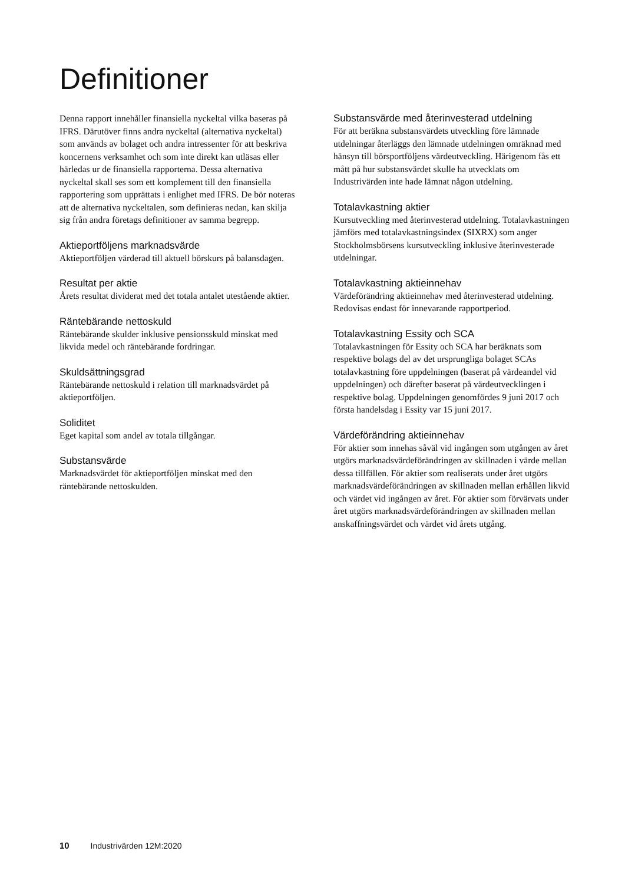Definitioner
Denna rapport innehåller finansiella nyckeltal vilka baseras på IFRS. Därutöver finns andra nyckeltal (alternativa nyckeltal) som används av bolaget och andra intressenter för att beskriva koncernens verksamhet och som inte direkt kan utläsas eller härledas ur de finansiella rapporterna. Dessa alternativa nyckeltal skall ses som ett komplement till den finansiella rapportering som upprättats i enlighet med IFRS. De bör noteras att de alternativa nyckeltalen, som definieras nedan, kan skilja sig från andra företags definitioner av samma begrepp.
Aktieportföljens marknadsvärde
Aktieportföljen värderad till aktuell börskurs på balansdagen.
Resultat per aktie
Årets resultat dividerat med det totala antalet utestående aktier.
Räntebärande nettoskuld
Räntebärande skulder inklusive pensionsskuld minskat med likvida medel och räntebärande fordringar.
Skuldsättningsgrad
Räntebärande nettoskuld i relation till marknadsvärdet på aktieportföljen.
Soliditet
Eget kapital som andel av totala tillgångar.
Substansvärde
Marknadsvärdet för aktieportföljen minskat med den räntebärande nettoskulden.
Substansvärde med återinvesterad utdelning
För att beräkna substansvärdets utveckling före lämnade utdelningar återläggs den lämnade utdelningen omräknad med hänsyn till börsportföljens värdeutveckling. Härigenom fås ett mått på hur substansvärdet skulle ha utvecklats om Industrivärden inte hade lämnat någon utdelning.
Totalavkastning aktier
Kursutveckling med återinvesterad utdelning. Totalavkastningen jämförs med totalavkastningsindex (SIXRX) som anger Stockholmsbörsens kursutveckling inklusive återinvesterade utdelningar.
Totalavkastning aktieinnehav
Värdeförändring aktieinnehav med återinvesterad utdelning. Redovisas endast för innevarande rapportperiod.
Totalavkastning Essity och SCA
Totalavkastningen för Essity och SCA har beräknats som respektive bolags del av det ursprungliga bolaget SCAs totalavkastning före uppdelningen (baserat på värdeandel vid uppdelningen) och därefter baserat på värdeutvecklingen i respektive bolag. Uppdelningen genomfördes 9 juni 2017 och första handelsdag i Essity var 15 juni 2017.
Värdeförändring aktieinnehav
För aktier som innehas såväl vid ingången som utgången av året utgörs marknadsvärdeförändringen av skillnaden i värde mellan dessa tillfällen. För aktier som realiserats under året utgörs marknadsvärdeförändringen av skillnaden mellan erhållen likvid och värdet vid ingången av året. För aktier som förvärvats under året utgörs marknadsvärdeförändringen av skillnaden mellan anskaffningsvärdet och värdet vid årets utgång.
10 Industrivärden 12M:2020